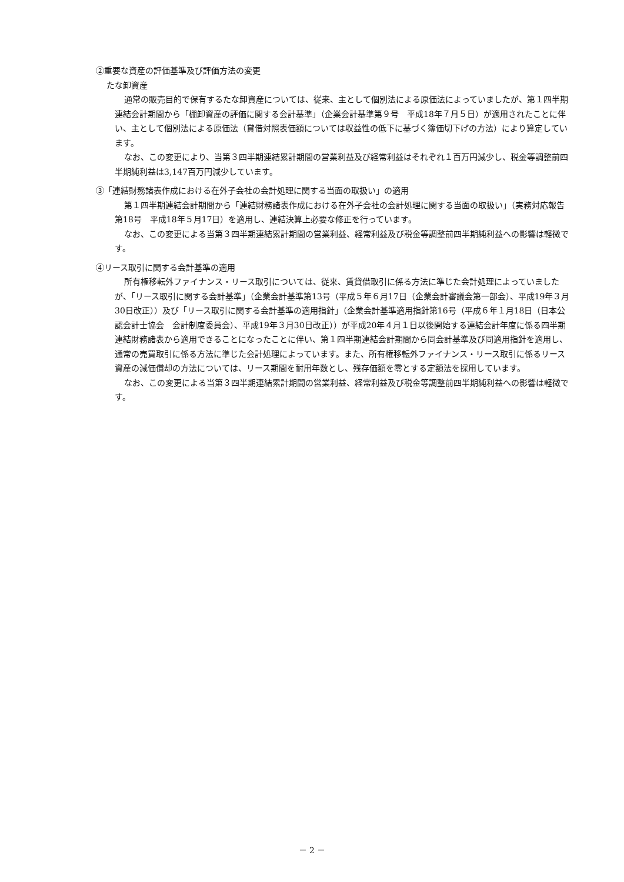②重要な資産の評価基準及び評価方法の変更
たな卸資産
通常の販売目的で保有するたな卸資産については、従来、主として個別法による原価法によっていましたが、第１四半期連結会計期間から「棚卸資産の評価に関する会計基準」（企業会計基準第９号　平成18年７月５日）が適用されたことに伴い、主として個別法による原価法（貸借対照表価額については収益性の低下に基づく簿価切下げの方法）により算定しています。
なお、この変更により、当第３四半期連結累計期間の営業利益及び経常利益はそれぞれ１百万円減少し、税金等調整前四半期純利益は3,147百万円減少しています。
③「連結財務諸表作成における在外子会社の会計処理に関する当面の取扱い」の適用
第１四半期連結会計期間から「連結財務諸表作成における在外子会社の会計処理に関する当面の取扱い」（実務対応報告第18号　平成18年５月17日）を適用し、連結決算上必要な修正を行っています。
なお、この変更による当第３四半期連結累計期間の営業利益、経常利益及び税金等調整前四半期純利益への影響は軽微です。
④リース取引に関する会計基準の適用
所有権移転外ファイナンス・リース取引については、従来、賃貸借取引に係る方法に準じた会計処理によっていましたが、「リース取引に関する会計基準」（企業会計基準第13号（平成５年６月17日（企業会計審議会第一部会）、平成19年３月30日改正））及び「リース取引に関する会計基準の適用指針」（企業会計基準適用指針第16号（平成６年１月18日（日本公認会計士協会　会計制度委員会）、平成19年３月30日改正））が平成20年４月１日以後開始する連結会計年度に係る四半期連結財務諸表から適用できることになったことに伴い、第１四半期連結会計期間から同会計基準及び同適用指針を適用し、通常の売買取引に係る方法に準じた会計処理によっています。また、所有権移転外ファイナンス・リース取引に係るリース資産の減価償却の方法については、リース期間を耐用年数とし、残存価額を零とする定額法を採用しています。
なお、この変更による当第３四半期連結累計期間の営業利益、経常利益及び税金等調整前四半期純利益への影響は軽微です。
－ 2 －